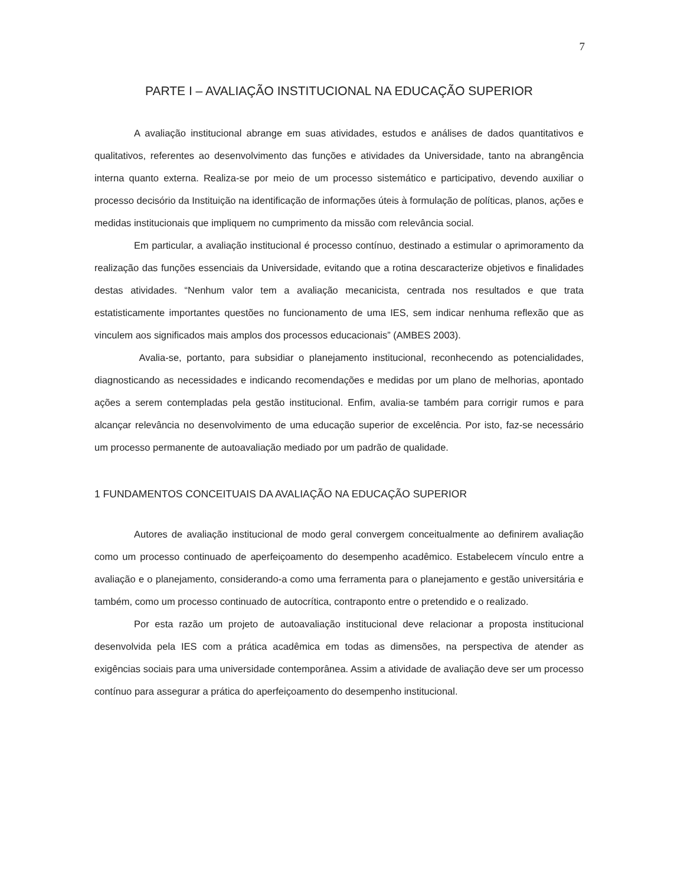7
PARTE I – AVALIAÇÃO INSTITUCIONAL NA EDUCAÇÃO SUPERIOR
A avaliação institucional abrange em suas atividades, estudos e análises de dados quantitativos e qualitativos, referentes ao desenvolvimento das funções e atividades da Universidade, tanto na abrangência interna quanto externa. Realiza-se por meio de um processo sistemático e participativo, devendo auxiliar o processo decisório da Instituição na identificação de informações úteis à formulação de políticas, planos, ações e medidas institucionais que impliquem no cumprimento da missão com relevância social.
Em particular, a avaliação institucional é processo contínuo, destinado a estimular o aprimoramento da realização das funções essenciais da Universidade, evitando que a rotina descaracterize objetivos e finalidades destas atividades. “Nenhum valor tem a avaliação mecanicista, centrada nos resultados e que trata estatisticamente importantes questões no funcionamento de uma IES, sem indicar nenhuma reflexão que as vinculem aos significados mais amplos dos processos educacionais” (AMBES 2003).
Avalia-se, portanto, para subsidiar o planejamento institucional, reconhecendo as potencialidades, diagnosticando as necessidades e indicando recomendações e medidas por um plano de melhorias, apontado ações a serem contempladas pela gestão institucional. Enfim, avalia-se também para corrigir rumos e para alcançar relevância no desenvolvimento de uma educação superior de excelência. Por isto, faz-se necessário um processo permanente de autoavaliação mediado por um padrão de qualidade.
1 FUNDAMENTOS CONCEITUAIS DA AVALIAÇÃO NA EDUCAÇÃO SUPERIOR
Autores de avaliação institucional de modo geral convergem conceitualmente ao definirem avaliação como um processo continuado de aperfeiçoamento do desempenho acadêmico. Estabelecem vínculo entre a avaliação e o planejamento, considerando-a como uma ferramenta para o planejamento e gestão universitária e também, como um processo continuado de autocrítica, contraponto entre o pretendido e o realizado.
Por esta razão um projeto de autoavaliação institucional deve relacionar a proposta institucional desenvolvida pela IES com a prática acadêmica em todas as dimensões, na perspectiva de atender as exigências sociais para uma universidade contemporânea. Assim a atividade de avaliação deve ser um processo contínuo para assegurar a prática do aperfeiçoamento do desempenho institucional.